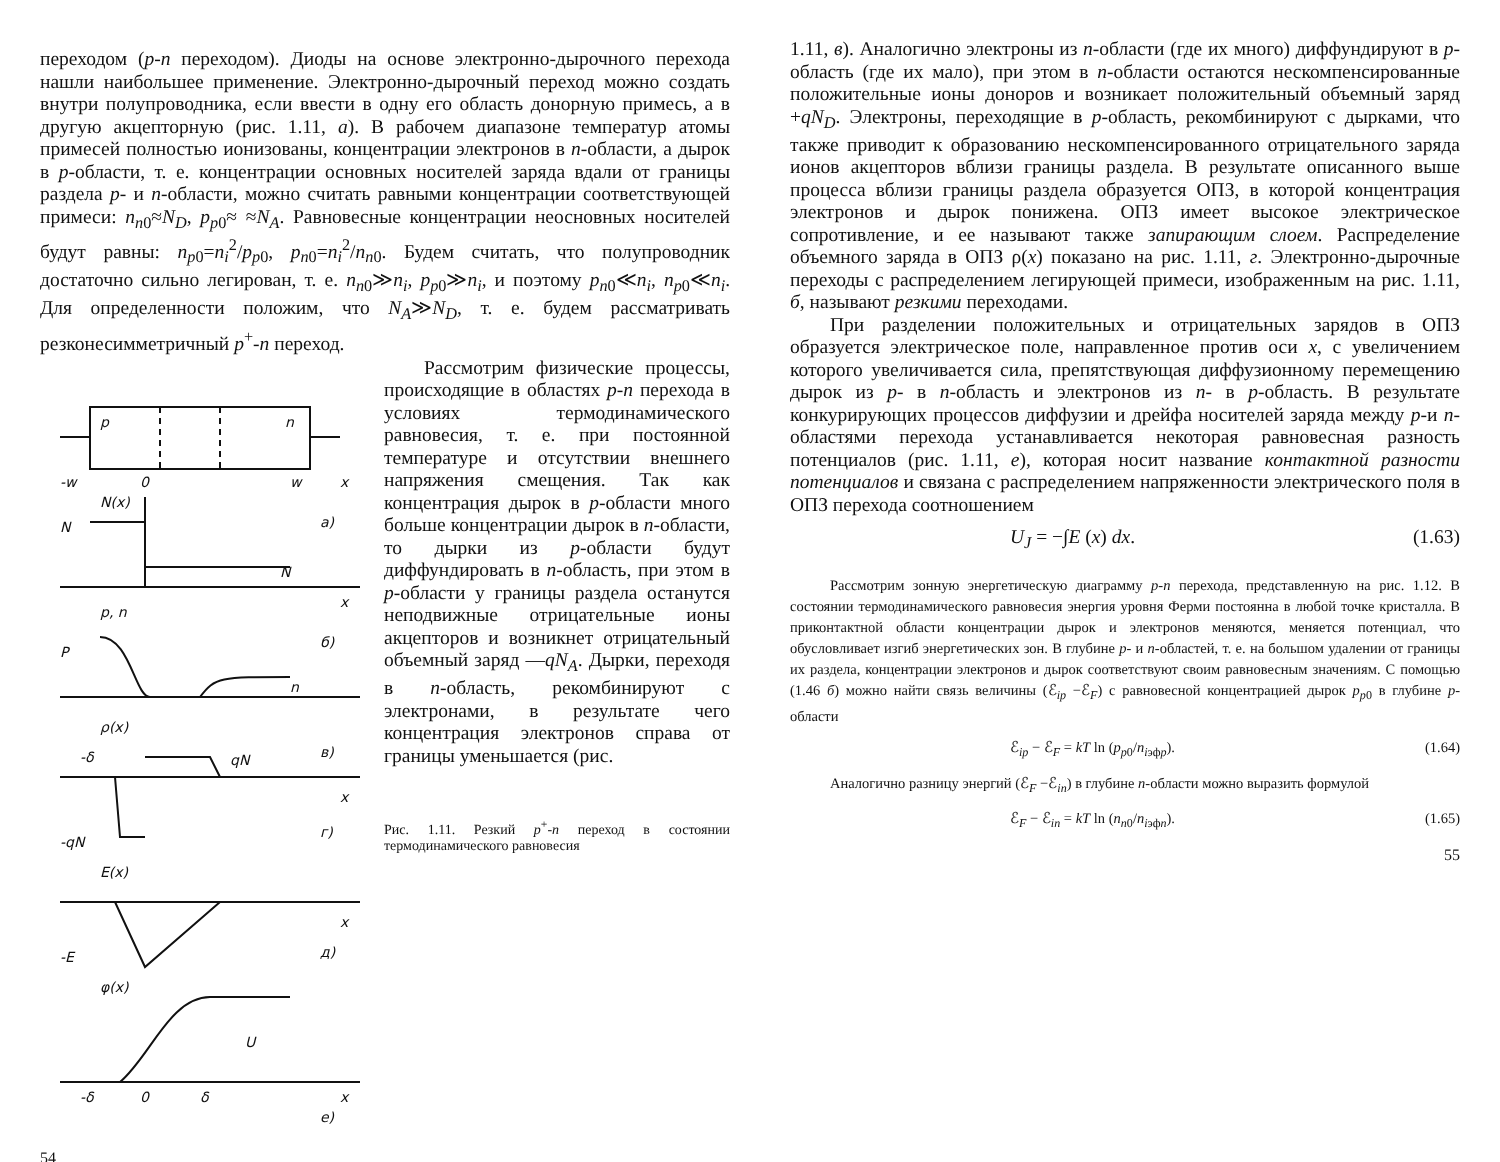переходом (p-n переходом). Диоды на основе электронно-дырочного перехода нашли наибольшее применение. Электронно-дырочный переход можно создать внутри полупроводника, если ввести в одну его область донорную примесь, а в другую акцепторную (рис. 1.11, а). В рабочем диапазоне температур атомы примесей полностью ионизованы, концентрации электронов в n-области, а дырок в p-области, т. е. концентрации основных носителей заряда вдали от границы раздела p- и n-области, можно считать равными концентрации соответствующей примеси: n<sub>n0</sub>≈N<sub>D</sub>, p<sub>p0</sub>≈ ≈N<sub>A</sub>. Равновесные концентрации неосновных носителей будут равны: n<sub>p0</sub>=n<sub>i</sub><sup>2</sup>/p<sub>p0</sub>, p<sub>n0</sub>=n<sub>i</sub><sup>2</sup>/n<sub>n0</sub>. Будем считать, что полупроводник достаточно сильно легирован, т. е. n<sub>n0</sub>≫n<sub>i</sub>, p<sub>p0</sub>≫n<sub>i</sub>, и поэтому p<sub>n0</sub>≪n<sub>i</sub>, n<sub>p0</sub>≪n<sub>i</sub>. Для определенности положим, что N<sub>A</sub>≫N<sub>D</sub>, т. е. будем рассматривать резконесимметричный p<sup>+</sup>-n переход.
p
n
-w
0
w
x
N(x)
N
а)
N
x
p, n
P
б)
n
ρ(x)
-δ
qN
в)
x
г)
-qN
E(x)
x
-E
д)
φ(x)
U
-δ
0
δ
x
е)
Рассмотрим физические процессы, происходящие в областях p-n перехода в условиях термодинамического равновесия, т. е. при постоянной температуре и отсутствии внешнего напряжения смещения. Так как концентрация дырок в p-области много больше концентрации дырок в n-области, то дырки из p-области будут диффундировать в n-область, при этом в p-области у границы раздела останутся неподвижные отрицательные ионы акцепторов и возникнет отрицательный объемный заряд —qN<sub>A</sub>. Дырки, переходя в n-область, рекомбинируют с электронами, в результате чего концентрация электронов справа от границы уменьшается (рис.
Рис. 1.11. Резкий p<sup>+</sup>-n переход в состоянии термодинамического равновесия
54
1.11, в). Аналогично электроны из n-области (где их много) диффундируют в p-область (где их мало), при этом в n-области остаются нескомпенсированные положительные ионы доноров и возникает положительный объемный заряд +qN<sub>D</sub>. Электроны, переходящие в p-область, рекомбинируют с дырками, что также приводит к образованию нескомпенсированного отрицательного заряда ионов акцепторов вблизи границы раздела. В результате описанного выше процесса вблизи границы раздела образуется ОПЗ, в которой концентрация электронов и дырок понижена. ОПЗ имеет высокое электрическое сопротивление, и ее называют также запирающим слоем. Распределение объемного заряда в ОПЗ ρ(x) показано на рис. 1.11, г. Электронно-дырочные переходы с распределением легирующей примеси, изображенным на рис. 1.11, б, называют резкими переходами.
При разделении положительных и отрицательных зарядов в ОПЗ образуется электрическое поле, направленное против оси x, с увеличением которого увеличивается сила, препятствующая диффузионному перемещению дырок из p- в n-область и электронов из n- в p-область. В результате конкурирующих процессов диффузии и дрейфа носителей заряда между p-и n-областями перехода устанавливается некоторая равновесная разность потенциалов (рис. 1.11, е), которая носит название контактной разности потенциалов и связана с распределением напряженности электрического поля в ОПЗ перехода соотношением
U<sub>J</sub> = −∫E (x) dx. (1.63)
Рассмотрим зонную энергетическую диаграмму p-n перехода, представленную на рис. 1.12. В состоянии термодинамического равновесия энергия уровня Ферми постоянна в любой точке кристалла. В приконтактной области концентрации дырок и электронов меняются, меняется потенциал, что обусловливает изгиб энергетических зон. В глубине p- и n-областей, т. е. на большом удалении от границы их раздела, концентрации электронов и дырок соответствуют своим равновесным значениям. С помощью (1.46 б) можно найти связь величины (ℰ<sub>ip</sub> −ℰ<sub>F</sub>) с равновесной концентрацией дырок p<sub>p0</sub> в глубине p-области
ℰ<sub>ip</sub> − ℰ<sub>F</sub> = kT ln (p<sub>p0</sub>/n<sub>iэфp</sub>). (1.64)
Аналогично разницу энергий (ℰ<sub>F</sub> −ℰ<sub>in</sub>) в глубине n-области можно выразить формулой
ℰ<sub>F</sub> − ℰ<sub>in</sub> = kT ln (n<sub>n0</sub>/n<sub>iэфn</sub>). (1.65)
55